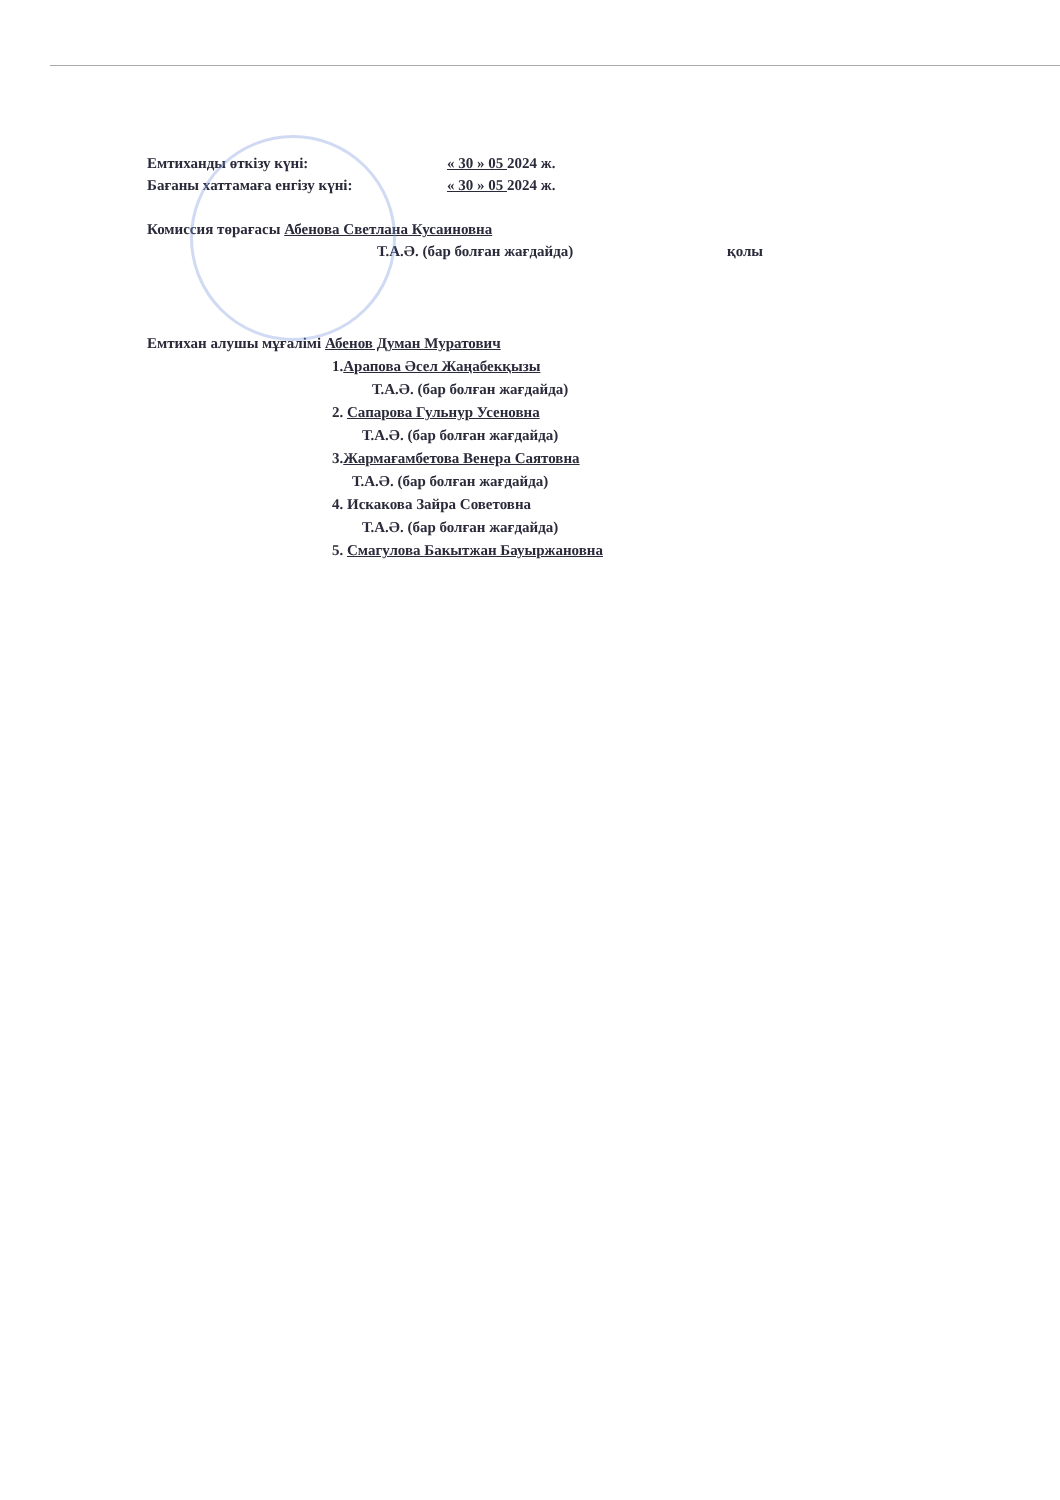Емтиханды өткізу күні: « 30 » 05 2024 ж.
Бағаны хаттамаға енгізу күні: « 30 » 05 2024 ж.
Комиссия төрағасы Абенова Светлана Кусаиновна
Т.А.Ә. (бар болған жағдайда) қолы
Емтихан алушы мұғалімі Абенов Думан Муратович
1.Арапова Әсел Жаңабекқызы
Т.А.Ә. (бар болған жағдайда)
2. Сапарова Гульнур Усеновна
Т.А.Ә. (бар болған жағдайда)
3.Жармағамбетова Венера Саятовна
Т.А.Ә. (бар болған жағдайда)
4. Искакова Зайра Советовна
Т.А.Ә. (бар болған жағдайда)
5. Смагулова Бакытжан Бауыржановна